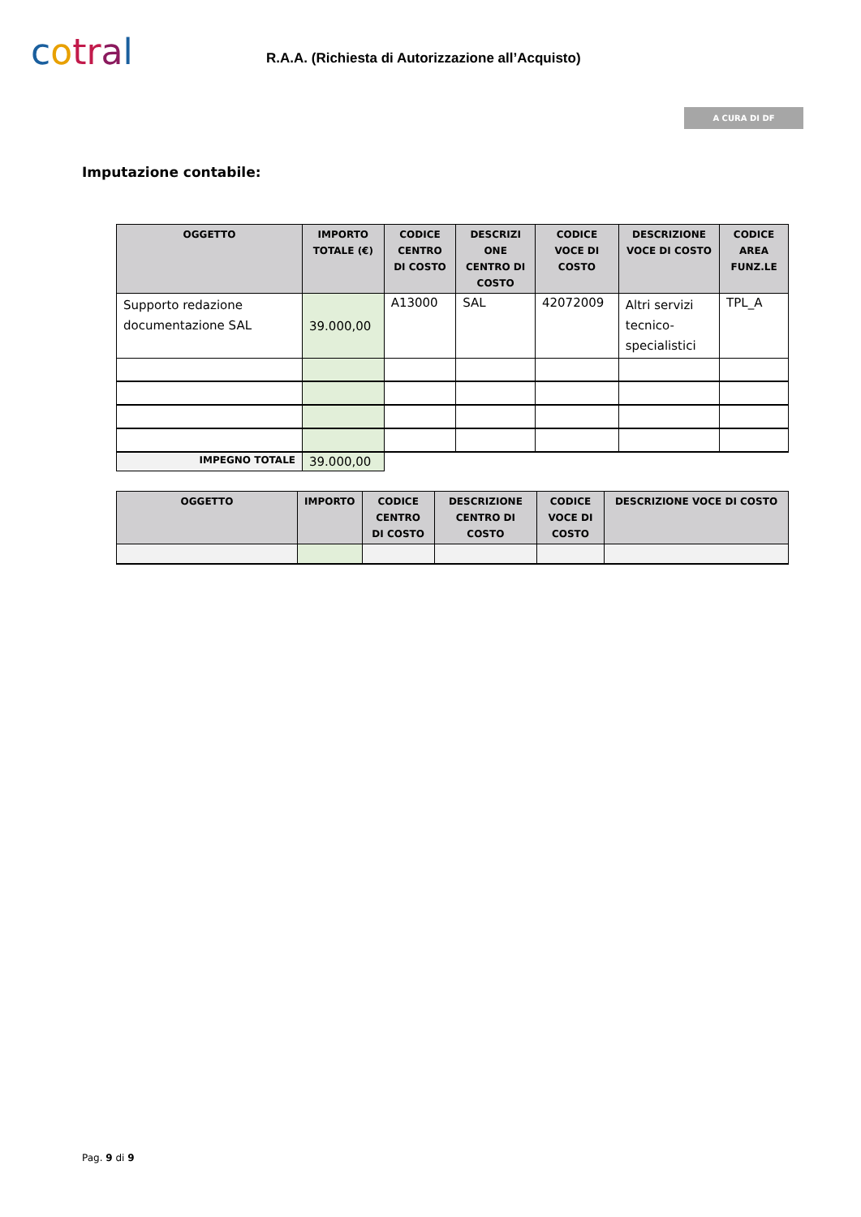cotr al
R.A.A. (Richiesta di Autorizzazione all’Acquisto)
A CURA DI DF
Imputazione contabile:
| OGGETTO | IMPORTO TOTALE (€) | CODICE CENTRO DI COSTO | DESCRIZI ONE CENTRO DI COSTO | CODICE VOCE DI COSTO | DESCRIZIONE VOCE DI COSTO | CODICE AREA FUNZ.LE |
| --- | --- | --- | --- | --- | --- | --- |
| Supporto redazione documentazione SAL | 39.000,00 | A13000 | SAL | 42072009 | Altri servizi tecnico-specialistici | TPL_A |
| IMPEGNO TOTALE | 39.000,00 | | | | | |
| OGGETTO | IMPORTO | CODICE CENTRO DI COSTO | DESCRIZIONE CENTRO DI COSTO | CODICE VOCE DI COSTO | DESCRIZIONE VOCE DI COSTO |
| --- | --- | --- | --- | --- | --- |
Pag. 9 di 9